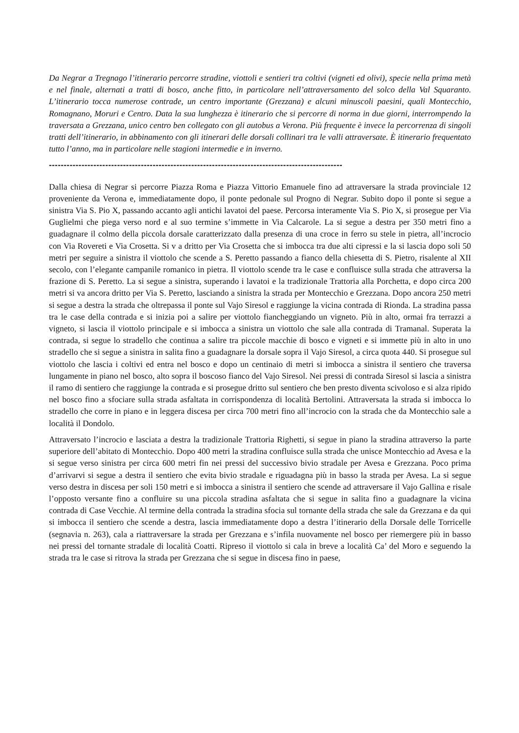Da Negrar a Tregnago l’itinerario percorre stradine, viottoli e sentieri tra coltivi (vigneti ed olivi), specie nella prima metà e nel finale, alternati a tratti di bosco, anche fitto, in particolare nell’attraversamento del solco della Val Squaranto. L’itinerario tocca numerose contrade, un centro importante (Grezzana) e alcuni minuscoli paesini, quali Montecchio, Romagnano, Moruri e Centro. Data la sua lunghezza è itinerario che si percorre di norma in due giorni, interrompendo la traversata a Grezzana, unico centro ben collegato con gli autobus a Verona. Più frequente è invece la percorrenza di singoli tratti dell’itinerario, in abbinamento con gli itinerari delle dorsali collinari tra le valli attraversate. È itinerario frequentato tutto l’anno, ma in particolare nelle stagioni intermedie e in inverno.
---------------------------------------------------------------------------------------------------
Dalla chiesa di Negrar si percorre Piazza Roma e Piazza Vittorio Emanuele fino ad attraversare la strada provinciale 12 proveniente da Verona e, immediatamente dopo, il ponte pedonale sul Progno di Negrar. Subito dopo il ponte si segue a sinistra Via S. Pio X, passando accanto agli antichi lavatoi del paese. Percorsa interamente Via S. Pio X, si prosegue per Via Guglielmi che piega verso nord e al suo termine s’immette in Via Calcarole. La si segue a destra per 350 metri fino a guadagnare il colmo della piccola dorsale caratterizzato dalla presenza di una croce in ferro su stele in pietra, all’incrocio con Via Rovereti e Via Crosetta. Si v a dritto per Via Crosetta che si imbocca tra due alti cipressi e la si lascia dopo soli 50 metri per seguire a sinistra il viottolo che scende a S. Peretto passando a fianco della chiesetta di S. Pietro, risalente al XII secolo, con l’elegante campanile romanico in pietra. Il viottolo scende tra le case e confluisce sulla strada che attraversa la frazione di S. Peretto. La si segue a sinistra, superando i lavatoi e la tradizionale Trattoria alla Porchetta, e dopo circa 200 metri si va ancora dritto per Via S. Peretto, lasciando a sinistra la strada per Montecchio e Grezzana. Dopo ancora 250 metri si segue a destra la strada che oltrepassa il ponte sul Vajo Siresol e raggiunge la vicina contrada di Rionda. La stradina passa tra le case della contrada e si inizia poi a salire per viottolo fiancheggiando un vigneto. Più in alto, ormai fra terrazzi a vigneto, si lascia il viottolo principale e si imbocca a sinistra un viottolo che sale alla contrada di Tramanal. Superata la contrada, si segue lo stradello che continua a salire tra piccole macchie di bosco e vigneti e si immette più in alto in uno stradello che si segue a sinistra in salita fino a guadagnare la dorsale sopra il Vajo Siresol, a circa quota 440. Si prosegue sul viottolo che lascia i coltivi ed entra nel bosco e dopo un centinaio di metri si imbocca a sinistra il sentiero che traversa lungamente in piano nel bosco, alto sopra il boscoso fianco del Vajo Siresol. Nei pressi di contrada Siresol si lascia a sinistra il ramo di sentiero che raggiunge la contrada e si prosegue dritto sul sentiero che ben presto diventa scivoloso e si alza ripido nel bosco fino a sfociare sulla strada asfaltata in corrispondenza di località Bertolini. Attraversata la strada si imbocca lo stradello che corre in piano e in leggera discesa per circa 700 metri fino all’incrocio con la strada che da Montecchio sale a località il Dondolo.
Attraversato l’incrocio e lasciata a destra la tradizionale Trattoria Righetti, si segue in piano la stradina attraverso la parte superiore dell’abitato di Montecchio. Dopo 400 metri la stradina confluisce sulla strada che unisce Montecchio ad Avesa e la si segue verso sinistra per circa 600 metri fin nei pressi del successivo bivio stradale per Avesa e Grezzana. Poco prima d’arrivarvi si segue a destra il sentiero che evita bivio stradale e riguadagna più in basso la strada per Avesa. La si segue verso destra in discesa per soli 150 metri e si imbocca a sinistra il sentiero che scende ad attraversare il Vajo Gallina e risale l’opposto versante fino a confluire su una piccola stradina asfaltata che si segue in salita fino a guadagnare la vicina contrada di Case Vecchie. Al termine della contrada la stradina sfocia sul tornante della strada che sale da Grezzana e da qui si imbocca il sentiero che scende a destra, lascia immediatamente dopo a destra l’itinerario della Dorsale delle Torricelle (segnavia n. 263), cala a riattraversare la strada per Grezzana e s’infila nuovamente nel bosco per riemergere più in basso nei pressi del tornante stradale di località Coatti. Ripreso il viottolo si cala in breve a località Ca’ del Moro e seguendo la strada tra le case si ritrova la strada per Grezzana che si segue in discesa fino in paese,